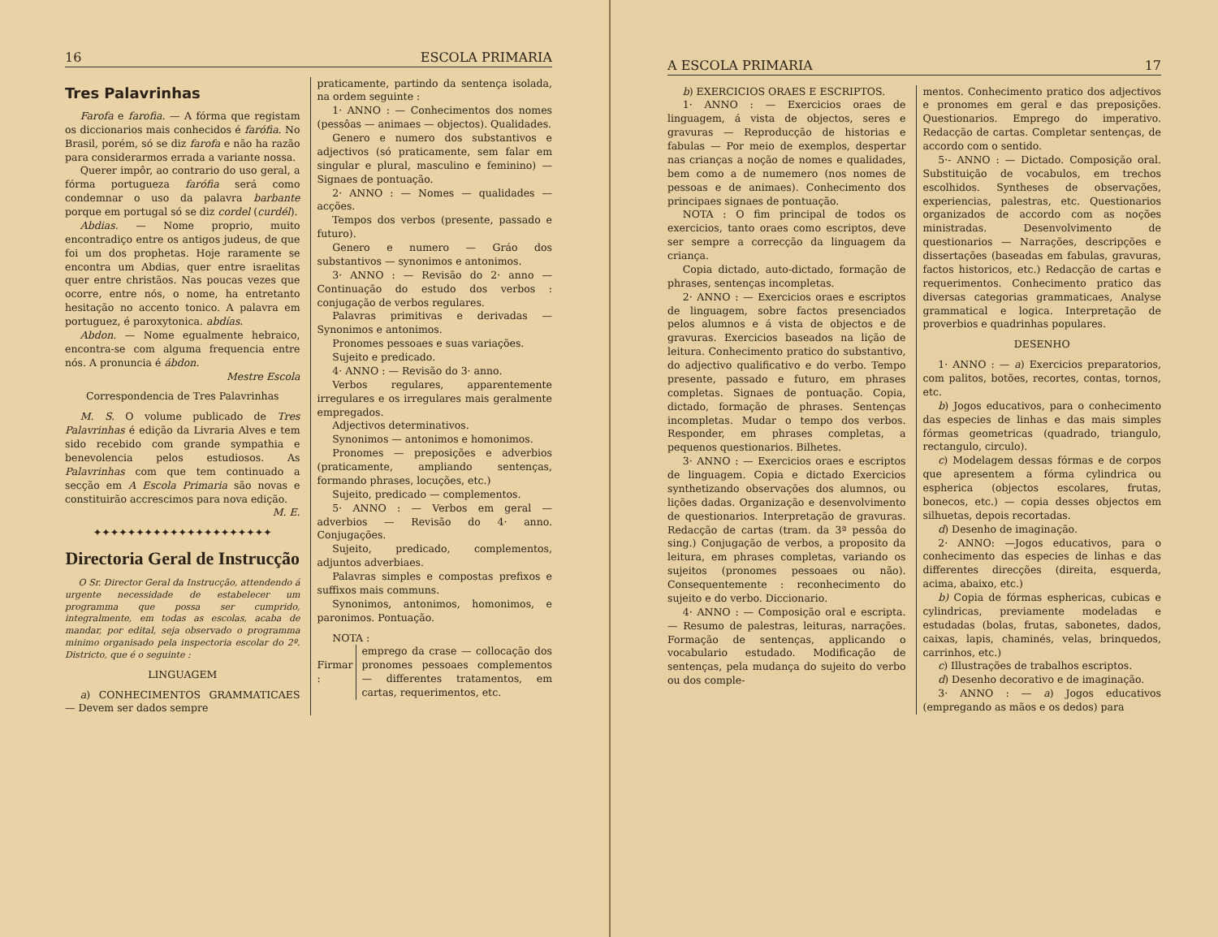16 ESCOLA PRIMARIA
Tres Palavrinhas
Farofa e farofia. — A fórma que registam os diccionarios mais conhecidos é farófia. No Brasil, porém, só se diz farofa e não ha razão para considerarmos errada a variante nossa.
Querer impôr, ao contrario do uso geral, a fórma portugueza farófia será como condemnar o uso da palavra barbante porque em portugal só se diz cordel (curdél).
Abdias. — Nome proprio, muito encontradiço entre os antigos judeus, de que foi um dos prophetas. Hoje raramente se encontra um Abdias, quer entre israelitas quer entre christãos. Nas poucas vezes que ocorre, entre nós, o nome, ha entretanto hesitação no accento tonico. A palavra em portuguez, é paroxytonica. abdías.
Abdon. — Nome egualmente hebraico, encontra-se com alguma frequencia entre nós. A pronuncia é ábdon.
Mestre Escola
Correspondencia de Tres Palavrinhas
M. S. O volume publicado de Tres Palavrinhas é edição da Livraria Alves e tem sido recebido com grande sympathia e benevolencia pelos estudiosos. As Palavrinhas com que tem continuado a secção em A Escola Primaria são novas e constituirão accrescimos para nova edição.
M. E.
✦✦✦✦✦✦✦✦✦✦✦✦✦✦✦✦✦✦✦✦✦
Directoria Geral de Instrucção
O Sr. Director Geral da Instrucção, attendendo á urgente necessidade de estabelecer um programma que possa ser cumprido, integralmente, em todas as escolas, acaba de mandar, por edital, seja observado o programma minimo organisado pela inspectoria escolar do 2º. Districto, que é o seguinte :
LINGUAGEM
a) CONHECIMENTOS GRAMMATICAES — Devem ser dados sempre
praticamente, partindo da sentença isolada, na ordem seguinte :
1· ANNO : — Conhecimentos dos nomes (pessôas — animaes — objectos). Qualidades.
Genero e numero dos substantivos e adjectivos (só praticamente, sem falar em singular e plural, masculino e feminino) — Signaes de pontuação.
2· ANNO : — Nomes — qualidades — acções.
Tempos dos verbos (presente, passado e futuro).
Genero e numero — Gráo dos substantivos — synonimos e antonimos.
3· ANNO : — Revisão do 2· anno — Continuação do estudo dos verbos : conjugação de verbos regulares.
Palavras primitivas e derivadas — Synonimos e antonimos.
Pronomes pessoaes e suas variações.
Sujeito e predicado.
4· ANNO : — Revisão do 3· anno.
Verbos regulares, apparentemente irregulares e os irregulares mais geralmente empregados.
Adjectivos determinativos.
Synonimos — antonimos e homonimos.
Pronomes — preposições e adverbios (praticamente, ampliando sentenças, formando phrases, locuções, etc.)
Sujeito, predicado — complementos.
5· ANNO : — Verbos em geral — adverbios — Revisão do 4· anno. Conjugações.
Sujeito, predicado, complementos, adjuntos adverbiaes.
Palavras simples e compostas prefixos e suffixos mais communs.
Synonimos, antonimos, homonimos, e paronimos. Pontuação.
NOTA :
Firmar : emprego da crase — collocação dos pronomes pessoaes complementos — differentes tratamentos, em cartas, requerimentos, etc.
A ESCOLA PRIMARIA 17
b) EXERCICIOS ORAES E ESCRIPTOS.
1· ANNO : — Exercicios oraes de linguagem, á vista de objectos, seres e gravuras — Reproducção de historias e fabulas — Por meio de exemplos, despertar nas crianças a noção de nomes e qualidades, bem como a de numemero (nos nomes de pessoas e de animaes). Conhecimento dos principaes signaes de pontuação.
NOTA : O fim principal de todos os exercicios, tanto oraes como escriptos, deve ser sempre a correcção da linguagem da criança.
Copia dictado, auto-dictado, formação de phrases, sentenças incompletas.
2· ANNO : — Exercicios oraes e escriptos de linguagem, sobre factos presenciados pelos alumnos e á vista de objectos e de gravuras. Exercicios baseados na lição de leitura. Conhecimento pratico do substantivo, do adjectivo qualificativo e do verbo. Tempo presente, passado e futuro, em phrases completas. Signaes de pontuação. Copia, dictado, formação de phrases. Sentenças incompletas. Mudar o tempo dos verbos. Responder, em phrases completas, a pequenos questionarios. Bilhetes.
3· ANNO : — Exercicios oraes e escriptos de linguagem. Copia e dictado Exercicios synthetizando observações dos alumnos, ou lições dadas. Organização e desenvolvimento de questionarios. Interpretação de gravuras. Redacção de cartas (tram. da 3ª pessôa do sing.) Conjugação de verbos, a proposito da leitura, em phrases completas, variando os sujeitos (pronomes pessoaes ou não). Consequentemente : reconhecimento do sujeito e do verbo. Diccionario.
4· ANNO : — Composição oral e escripta. — Resumo de palestras, leituras, narrações. Formação de sentenças, applicando o vocabulario estudado. Modificação de sentenças, pela mudança do sujeito do verbo ou dos comple-
mentos. Conhecimento pratico dos adjectivos e pronomes em geral e das preposições. Questionarios. Emprego do imperativo. Redacção de cartas. Completar sentenças, de accordo com o sentido.
5·- ANNO : — Dictado. Composição oral. Substituição de vocabulos, em trechos escolhidos. Syntheses de observações, experiencias, palestras, etc. Questionarios organizados de accordo com as noções ministradas. Desenvolvimento de questionarios — Narrações, descripções e dissertações (baseadas em fabulas, gravuras, factos historicos, etc.) Redacção de cartas e requerimentos. Conhecimento pratico das diversas categorias grammaticaes, Analyse grammatical e logica. Interpretação de proverbios e quadrinhas populares.
DESENHO
1· ANNO : — a) Exercicios preparatorios, com palitos, botões, recortes, contas, tornos, etc.
b) Jogos educativos, para o conhecimento das especies de linhas e das mais simples fórmas geometricas (quadrado, triangulo, rectangulo, circulo).
c) Modelagem dessas fórmas e de corpos que apresentem a fórma cylindrica ou espherica (objectos escolares, frutas, bonecos, etc.) — copia desses objectos em silhuetas, depois recortadas.
d) Desenho de imaginação.
2· ANNO: —Jogos educativos, para o conhecimento das especies de linhas e das differentes direcções (direita, esquerda, acima, abaixo, etc.)
b) Copia de fórmas esphericas, cubicas e cylindricas, previamente modeladas e estudadas (bolas, frutas, sabonetes, dados, caixas, lapis, chaminés, velas, brinquedos, carrinhos, etc.)
c) Illustrações de trabalhos escriptos.
d) Desenho decorativo e de imaginação.
3· ANNO : — a) Jogos educativos (empregando as mãos e os dedos) para